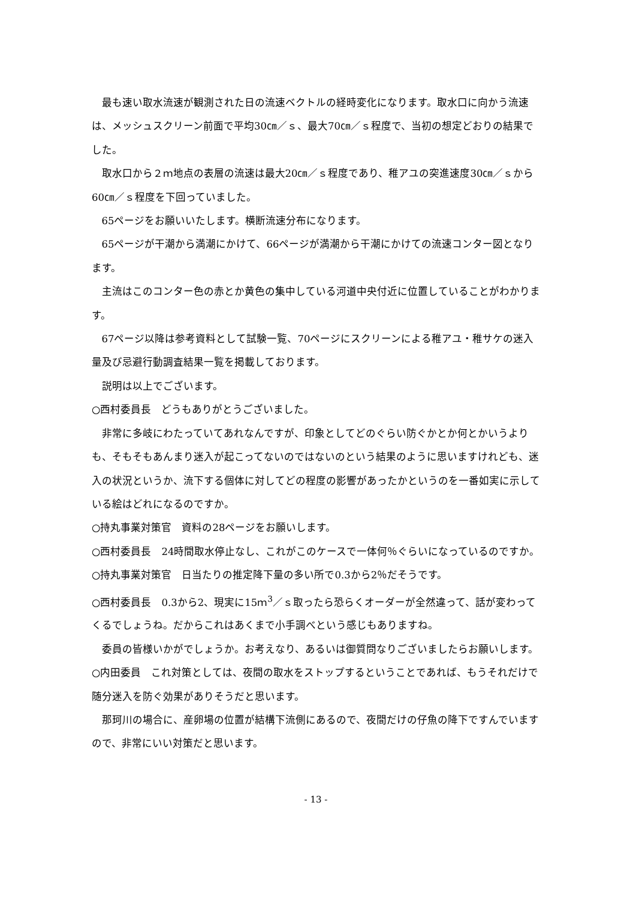最も速い取水流速が観測された日の流速ベクトルの経時変化になります。取水口に向かう流速は、メッシュスクリーン前面で平均30㎝／ｓ、最大70㎝／ｓ程度で、当初の想定どおりの結果でした。
取水口から２ｍ地点の表層の流速は最大20㎝／ｓ程度であり、稚アユの突進速度30㎝／ｓから60㎝／ｓ程度を下回っていました。
65ページをお願いいたします。横断流速分布になります。
65ページが干潮から満潮にかけて、66ページが満潮から干潮にかけての流速コンター図となります。
主流はこのコンター色の赤とか黄色の集中している河道中央付近に位置していることがわかります。
67ページ以降は参考資料として試験一覧、70ページにスクリーンによる稚アユ・稚サケの迷入量及び忌避行動調査結果一覧を掲載しております。
説明は以上でございます。
○西村委員長　どうもありがとうございました。
非常に多岐にわたっていてあれなんですが、印象としてどのぐらい防ぐかとか何とかいうよりも、そもそもあんまり迷入が起こってないのではないのという結果のように思いますけれども、迷入の状況というか、流下する個体に対してどの程度の影響があったかというのを一番如実に示している絵はどれになるのですか。
○持丸事業対策官　資料の28ページをお願いします。
○西村委員長　24時間取水停止なし、これがこのケースで一体何％ぐらいになっているのですか。
○持丸事業対策官　日当たりの推定降下量の多い所で0.3から2％だそうです。
○西村委員長　0.3から2、現実に15ｍ<sup>3</sup>／ｓ取ったら恐らくオーダーが全然違って、話が変わってくるでしょうね。だからこれはあくまで小手調べという感じもありますね。
委員の皆様いかがでしょうか。お考えなり、あるいは御質問なりございましたらお願いします。
○内田委員　これ対策としては、夜間の取水をストップするということであれば、もうそれだけで随分迷入を防ぐ効果がありそうだと思います。
那珂川の場合に、産卵場の位置が結構下流側にあるので、夜間だけの仔魚の降下ですんでいますので、非常にいい対策だと思います。
- 13 -